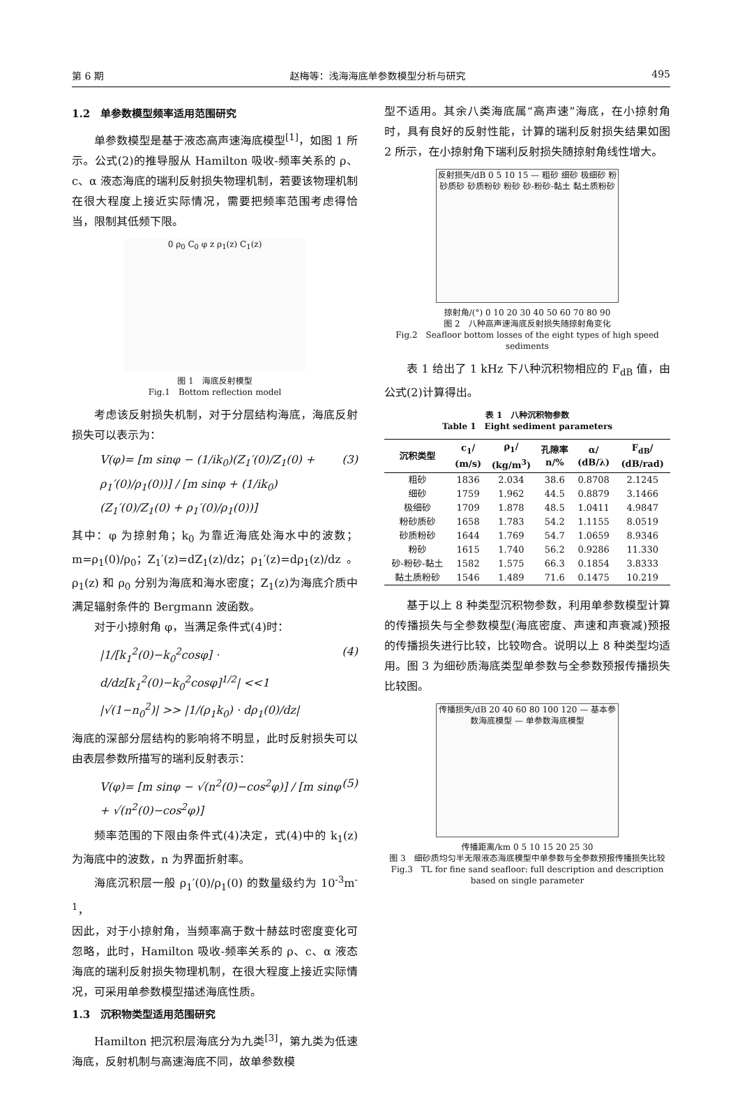第 6 期 赵梅等：浅海海底单参数模型分析与研究 495
1.2　单参数模型频率适用范围研究
单参数模型是基于液态高声速海底模型<sup>[1]</sup>，如图 1 所示。公式(2)的推导服从 Hamilton 吸收-频率关系的 ρ、c、α 液态海底的瑞利反射损失物理机制，若要该物理机制在很大程度上接近实际情况，需要把频率范围考虑得恰当，限制其低频下限。
0 ρ<sub>0</sub> C<sub>0</sub> φ z ρ<sub>1</sub>(z) C<sub>1</sub>(z)
图 1　海底反射模型
Fig.1　Bottom reflection model
考虑该反射损失机制，对于分层结构海底，海底反射损失可以表示为：
V(φ)= [m sinφ − (1/ik<sub>0</sub>)(Z<sub>1</sub>′(0)/Z<sub>1</sub>(0) + ρ<sub>1</sub>′(0)/ρ<sub>1</sub>(0))] / [m sinφ + (1/ik<sub>0</sub>)(Z<sub>1</sub>′(0)/Z<sub>1</sub>(0) + ρ<sub>1</sub>′(0)/ρ<sub>1</sub>(0))] (3)
其中：φ 为掠射角；k<sub>0</sub> 为靠近海底处海水中的波数；m=ρ<sub>1</sub>(0)/ρ<sub>0</sub>；Z<sub>1</sub>′(z)=dZ<sub>1</sub>(z)/dz；ρ<sub>1</sub>′(z)=dρ<sub>1</sub>(z)/dz。ρ<sub>1</sub>(z) 和 ρ<sub>0</sub> 分别为海底和海水密度；Z<sub>1</sub>(z)为海底介质中满足辐射条件的 Bergmann 波函数。
对于小掠射角 φ，当满足条件式(4)时：
|1/[k<sub>1</sub><sup>2</sup>(0)−k<sub>0</sub><sup>2</sup>cosφ] · d/dz[k<sub>1</sub><sup>2</sup>(0)−k<sub>0</sub><sup>2</sup>cosφ]<sup>1/2</sup>| <<1
|√(1−n<sub>0</sub><sup>2</sup>)| >> |1/(ρ<sub>1</sub>k<sub>0</sub>) · dρ<sub>1</sub>(0)/dz| (4)
海底的深部分层结构的影响将不明显，此时反射损失可以由表层参数所描写的瑞利反射表示：
V(φ)= [m sinφ − √(n<sup>2</sup>(0)−cos<sup>2</sup>φ)] / [m sinφ + √(n<sup>2</sup>(0)−cos<sup>2</sup>φ)] (5)
频率范围的下限由条件式(4)决定，式(4)中的 k<sub>1</sub>(z) 为海底中的波数，n 为界面折射率。
海底沉积层一般 ρ<sub>1</sub>′(0)/ρ<sub>1</sub>(0) 的数量级约为 10<sup>-3</sup>m<sup>-1</sup>，
因此，对于小掠射角，当频率高于数十赫兹时密度变化可忽略，此时，Hamilton 吸收-频率关系的 ρ、c、α 液态海底的瑞利反射损失物理机制，在很大程度上接近实际情况，可采用单参数模型描述海底性质。
1.3　沉积物类型适用范围研究
Hamilton 把沉积层海底分为九类<sup>[3]</sup>，第九类为低速海底，反射机制与高速海底不同，故单参数模
型不适用。其余八类海底属“高声速”海底，在小掠射角时，具有良好的反射性能，计算的瑞利反射损失结果如图 2 所示，在小掠射角下瑞利反射损失随掠射角线性增大。
反射损失/dB 0 5 10 15 — 粗砂 细砂 极细砂 粉砂质砂 砂质粉砂 粉砂 砂-粉砂-黏土 黏土质粉砂
掠射角/(°) 0 10 20 30 40 50 60 70 80 90
图 2　八种高声速海底反射损失随掠射角变化
Fig.2　Seafloor bottom losses of the eight types of high speed sediments
表 1 给出了 1 kHz 下八种沉积物相应的 F<sub>dB</sub> 值，由公式(2)计算得出。
表 1　八种沉积物参数
Table 1　Eight sediment parameters
| 沉积类型 | c<sub>1</sub>/ (m/s) | ρ<sub>1</sub>/ (kg/m<sup>3</sup>) | 孔隙率 n/% | α/ (dB/λ) | F<sub>dB</sub>/ (dB/rad) |
| --- | --- | --- | --- | --- | --- |
| 粗砂 | 1836 | 2.034 | 38.6 | 0.8708 | 2.1245 |
| 细砂 | 1759 | 1.962 | 44.5 | 0.8879 | 3.1466 |
| 极细砂 | 1709 | 1.878 | 48.5 | 1.0411 | 4.9847 |
| 粉砂质砂 | 1658 | 1.783 | 54.2 | 1.1155 | 8.0519 |
| 砂质粉砂 | 1644 | 1.769 | 54.7 | 1.0659 | 8.9346 |
| 粉砂 | 1615 | 1.740 | 56.2 | 0.9286 | 11.330 |
| 砂-粉砂-黏土 | 1582 | 1.575 | 66.3 | 0.1854 | 3.8333 |
| 黏土质粉砂 | 1546 | 1.489 | 71.6 | 0.1475 | 10.219 |
基于以上 8 种类型沉积物参数，利用单参数模型计算的传播损失与全参数模型(海底密度、声速和声衰减)预报的传播损失进行比较，比较吻合。说明以上 8 种类型均适用。图 3 为细砂质海底类型单参数与全参数预报传播损失比较图。
传播损失/dB 20 40 60 80 100 120 — 基本参数海底模型 — 单参数海底模型
传播距离/km 0 5 10 15 20 25 30
图 3　细砂质均匀半无限液态海底模型中单参数与全参数预报传播损失比较
Fig.3　TL for fine sand seafloor: full description and description based on single parameter